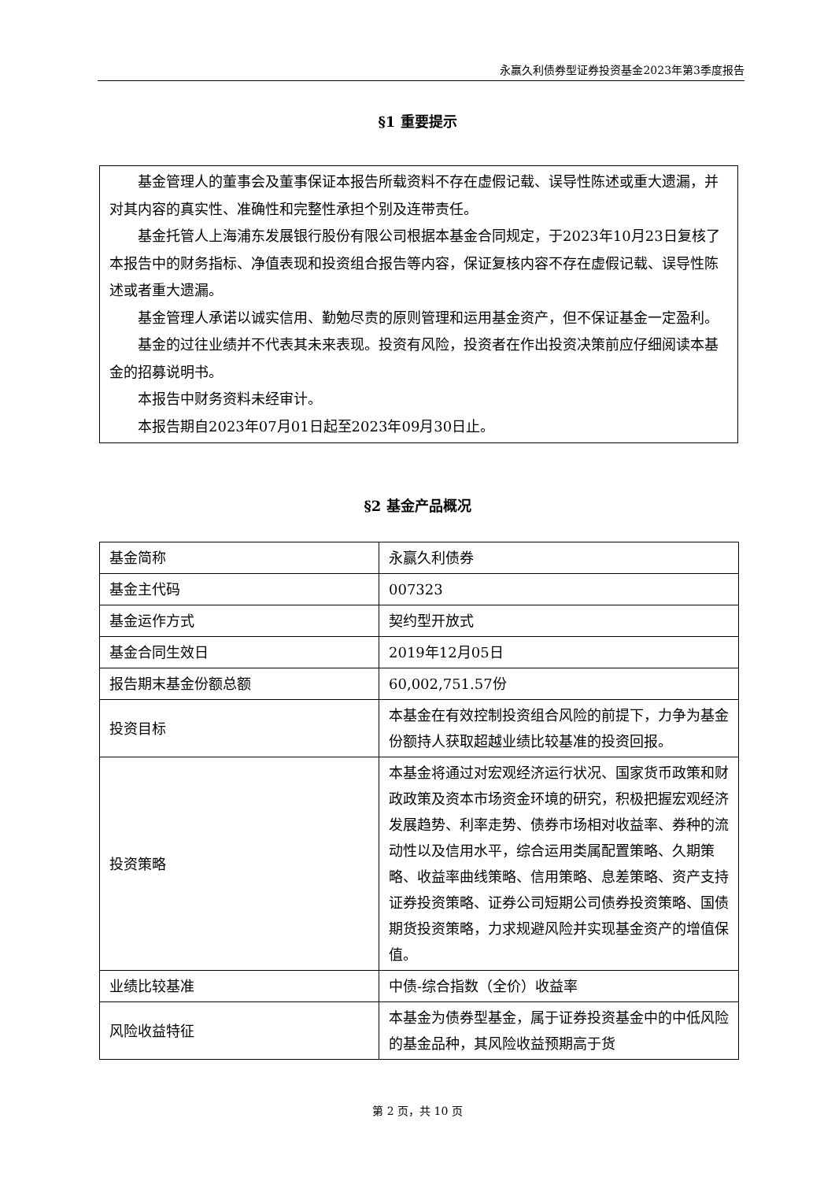永赢久利债券型证券投资基金2023年第3季度报告
§1 重要提示
基金管理人的董事会及董事保证本报告所载资料不存在虚假记载、误导性陈述或重大遗漏，并对其内容的真实性、准确性和完整性承担个别及连带责任。
基金托管人上海浦东发展银行股份有限公司根据本基金合同规定，于2023年10月23日复核了本报告中的财务指标、净值表现和投资组合报告等内容，保证复核内容不存在虚假记载、误导性陈述或者重大遗漏。
基金管理人承诺以诚实信用、勤勉尽责的原则管理和运用基金资产，但不保证基金一定盈利。
基金的过往业绩并不代表其未来表现。投资有风险，投资者在作出投资决策前应仔细阅读本基金的招募说明书。
本报告中财务资料未经审计。
本报告期自2023年07月01日起至2023年09月30日止。
§2 基金产品概况
| 基金简称 | 永赢久利债券 |
| 基金主代码 | 007323 |
| 基金运作方式 | 契约型开放式 |
| 基金合同生效日 | 2019年12月05日 |
| 报告期末基金份额总额 | 60,002,751.57份 |
| 投资目标 | 本基金在有效控制投资组合风险的前提下，力争为基金份额持人获取超越业绩比较基准的投资回报。 |
| 投资策略 | 本基金将通过对宏观经济运行状况、国家货币政策和财政政策及资本市场资金环境的研究，积极把握宏观经济发展趋势、利率走势、债券市场相对收益率、券种的流动性以及信用水平，综合运用类属配置策略、久期策略、收益率曲线策略、信用策略、息差策略、资产支持证券投资策略、证券公司短期公司债券投资策略、国债期货投资策略，力求规避风险并实现基金资产的增值保值。 |
| 业绩比较基准 | 中债-综合指数（全价）收益率 |
| 风险收益特征 | 本基金为债券型基金，属于证券投资基金中的中低风险的基金品种，其风险收益预期高于货 |
第 2 页，共 10 页